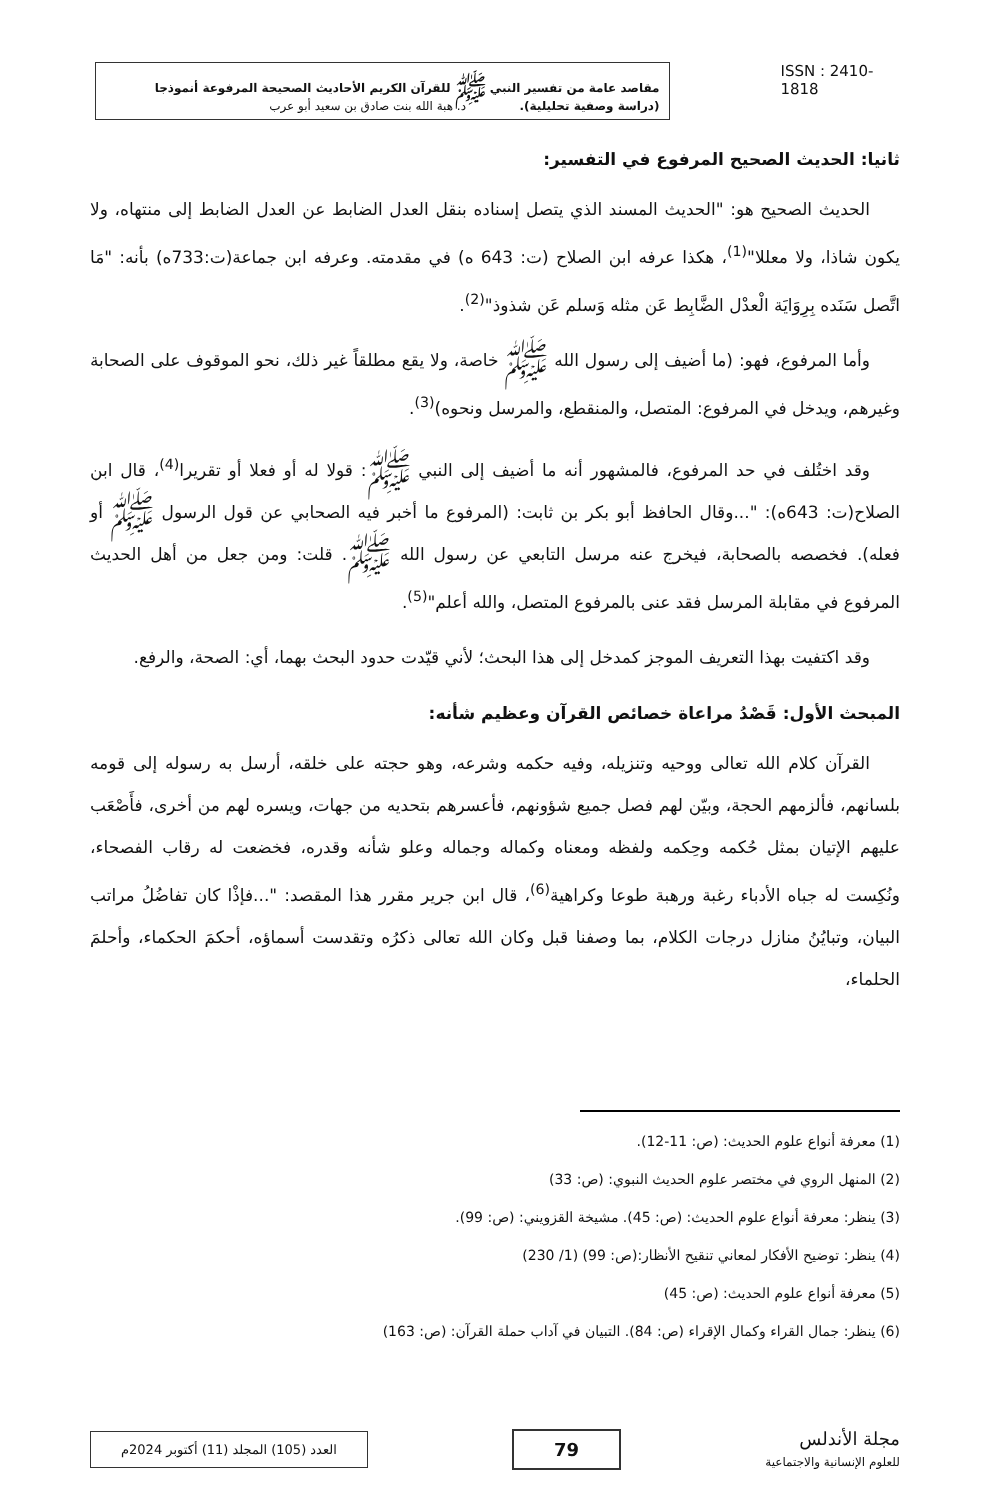مقاصد عامة من تفسير النبي ﷺ للقرآن الكريم الأحاديث الصحيحة المرفوعة أنموذجا
(دراسة وصفية تحليلية). د. هبة الله بنت صادق بن سعيد أبو عرب
ISSN : 2410-1818
ثانيا: الحديث الصحيح المرفوع في التفسير:
الحديث الصحيح هو: "الحديث المسند الذي يتصل إسناده بنقل العدل الضابط عن العدل الضابط إلى منتهاه، ولا يكون شاذا، ولا معللا"<sup>(1)</sup>، هكذا عرفه ابن الصلاح (ت: 643 ه) في مقدمته. وعرفه ابن جماعة(ت:733ه) بأنه: "مَا اتَّصل سَنَده بِرِوَايَة الْعدْل الضَّابِط عَن مثله وَسلم عَن شذوذ"<sup>(2)</sup>.
وأما المرفوع، فهو: (ما أضيف إلى رسول الله ﷺ خاصة، ولا يقع مطلقاً غير ذلك، نحو الموقوف على الصحابة وغيرهم، ويدخل في المرفوع: المتصل، والمنقطع، والمرسل ونحوه)<sup>(3)</sup>.
وقد اختُلف في حد المرفوع، فالمشهور أنه ما أضيف إلى النبي ﷺ: قولا له أو فعلا أو تقريرا<sup>(4)</sup>، قال ابن الصلاح(ت: 643ه): "...وقال الحافظ أبو بكر بن ثابت: (المرفوع ما أخبر فيه الصحابي عن قول الرسول ﷺ أو فعله). فخصصه بالصحابة، فيخرج عنه مرسل التابعي عن رسول الله ﷺ. قلت: ومن جعل من أهل الحديث المرفوع في مقابلة المرسل فقد عنى بالمرفوع المتصل، والله أعلم"<sup>(5)</sup>.
وقد اكتفيت بهذا التعريف الموجز كمدخل إلى هذا البحث؛ لأني قيّدت حدود البحث بهما، أي: الصحة، والرفع.
المبحث الأول: قَصْدُ مراعاة خصائص القرآن وعظيم شأنه:
القرآن كلام الله تعالى ووحيه وتنزيله، وفيه حكمه وشرعه، وهو حجته على خلقه، أرسل به رسوله إلى قومه بلسانهم، فألزمهم الحجة، وبيّن لهم فصل جميع شؤونهم، فأعسرهم بتحديه من جهات، ويسره لهم من أخرى، فأَصْعَب عليهم الإتيان بمثل حُكمه وحِكمه ولفظه ومعناه وكماله وجماله وعلو شأنه وقدره، فخضعت له رقاب الفصحاء، ونُكِست له جباه الأدباء رغبة ورهبة طوعا وكراهية<sup>(6)</sup>، قال ابن جرير مقرر هذا المقصد: "...فإذْا كان تفاضُلُ مراتب البيان، وتبايُنُ منازل درجات الكلام، بما وصفنا قبل وكان الله تعالى ذكرُه وتقدست أسماؤه، أحكمَ الحكماء، وأحلمَ الحلماء،
(1) معرفة أنواع علوم الحديث: (ص: 11-12).
(2) المنهل الروي في مختصر علوم الحديث النبوي: (ص: 33)
(3) ينظر: معرفة أنواع علوم الحديث: (ص: 45). مشيخة القزويني: (ص: 99).
(4) ينظر: توضيح الأفكار لمعاني تنقيح الأنظار:(ص: 99) (1/ 230)
(5) معرفة أنواع علوم الحديث: (ص: 45)
(6) ينظر: جمال القراء وكمال الإقراء (ص: 84). التبيان في آداب حملة القرآن: (ص: 163)
العدد (105) المجلد (11) أكتوبر 2024م
79
مجلة الأندلس
للعلوم الإنسانية والاجتماعية